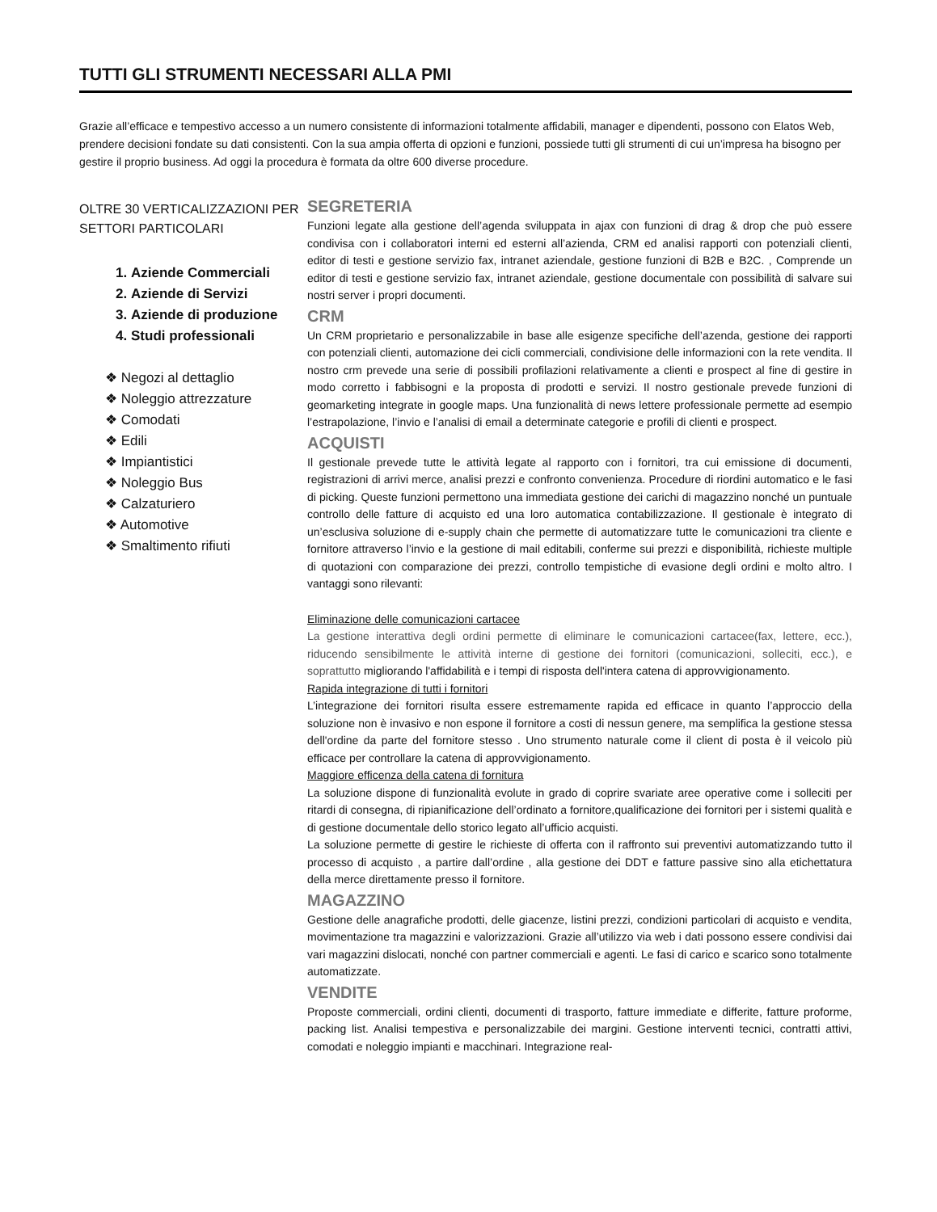TUTTI GLI STRUMENTI NECESSARI ALLA PMI
Grazie all’efficace e tempestivo accesso a un numero consistente di informazioni totalmente affidabili, manager e dipendenti, possono con Elatos Web, prendere decisioni fondate su dati consistenti. Con la sua ampia offerta di opzioni e funzioni, possiede tutti gli strumenti di cui un’impresa ha bisogno per gestire il proprio business. Ad oggi la procedura è formata da oltre 600 diverse procedure.
OLTRE 30 VERTICALIZZAZIONI PER SETTORI PARTICOLARI
1. Aziende Commerciali
2. Aziende di Servizi
3. Aziende di produzione
4. Studi professionali
❖ Negozi al dettaglio
❖ Noleggio attrezzature
❖ Comodati
❖ Edili
❖ Impiantistici
❖ Noleggio Bus
❖ Calzaturiero
❖ Automotive
❖ Smaltimento rifiuti
SEGRETERIA
Funzioni legate alla gestione dell’agenda sviluppata in ajax con funzioni di drag & drop che può essere condivisa con i collaboratori interni ed esterni all’azienda, CRM ed analisi rapporti con potenziali clienti, editor di testi e gestione servizio fax, intranet aziendale, gestione funzioni di B2B e B2C. , Comprende un editor di testi e gestione servizio fax, intranet aziendale, gestione documentale con possibilità di salvare sui nostri server i propri documenti.
CRM
Un CRM proprietario e personalizzabile in base alle esigenze specifiche dell’azenda, gestione dei rapporti con potenziali clienti, automazione dei cicli commerciali, condivisione delle informazioni con la rete vendita. Il nostro crm prevede una serie di possibili profilazioni relativamente a clienti e prospect al fine di gestire in modo corretto i fabbisogni e la proposta di prodotti e servizi. Il nostro gestionale prevede funzioni di geomarketing integrate in google maps. Una funzionalità di news lettere professionale permette ad esempio l’estrapolazione, l’invio e l’analisi di email a determinate categorie e profili di clienti e prospect.
ACQUISTI
Il gestionale prevede tutte le attività legate al rapporto con i fornitori, tra cui emissione di documenti, registrazioni di arrivi merce, analisi prezzi e confronto convenienza. Procedure di riordini automatico e le fasi di picking. Queste funzioni permettono una immediata gestione dei carichi di magazzino nonché un puntuale controllo delle fatture di acquisto ed una loro automatica contabilizzazione. Il gestionale è integrato di un’esclusiva soluzione di e-supply chain che permette di automatizzare tutte le comunicazioni tra cliente e fornitore attraverso l’invio e la gestione di mail editabili, conferme sui prezzi e disponibilità, richieste multiple di quotazioni con comparazione dei prezzi, controllo tempistiche di evasione degli ordini e molto altro. I vantaggi sono rilevanti:
Eliminazione delle comunicazioni cartacee
La gestione interattiva degli ordini permette di eliminare le comunicazioni cartacee(fax, lettere, ecc.), riducendo sensibilmente le attività interne di gestione dei fornitori (comunicazioni, solleciti, ecc.), e soprattutto migliorando l'affidabilità e i tempi di risposta dell'intera catena di approvvigionamento.
Rapida integrazione di tutti i fornitori
L’integrazione dei fornitori risulta essere estremamente rapida ed efficace in quanto l’approccio della soluzione non è invasivo e non espone il fornitore a costi di nessun genere, ma semplifica la gestione stessa dell'ordine da parte del fornitore stesso . Uno strumento naturale come il client di posta è il veicolo più efficace per controllare la catena di approvvigionamento.
Maggiore efficenza della catena di fornitura
La soluzione dispone di funzionalità evolute in grado di coprire svariate aree operative come i solleciti per ritardi di consegna, di ripianificazione dell’ordinato a fornitore,qualificazione dei fornitori per i sistemi qualità e di gestione documentale dello storico legato all’ufficio acquisti.
La soluzione permette di gestire le richieste di offerta con il raffronto sui preventivi automatizzando tutto il processo di acquisto , a partire dall’ordine , alla gestione dei DDT e fatture passive sino alla etichettatura della merce direttamente presso il fornitore.
MAGAZZINO
Gestione delle anagrafiche prodotti, delle giacenze, listini prezzi, condizioni particolari di acquisto e vendita, movimentazione tra magazzini e valorizzazioni. Grazie all’utilizzo via web i dati possono essere condivisi dai vari magazzini dislocati, nonché con partner commerciali e agenti. Le fasi di carico e scarico sono totalmente automatizzate.
VENDITE
Proposte commerciali, ordini clienti, documenti di trasporto, fatture immediate e differite, fatture proforme, packing list. Analisi tempestiva e personalizzabile dei margini. Gestione interventi tecnici, contratti attivi, comodati e noleggio impianti e macchinari. Integrazione real-